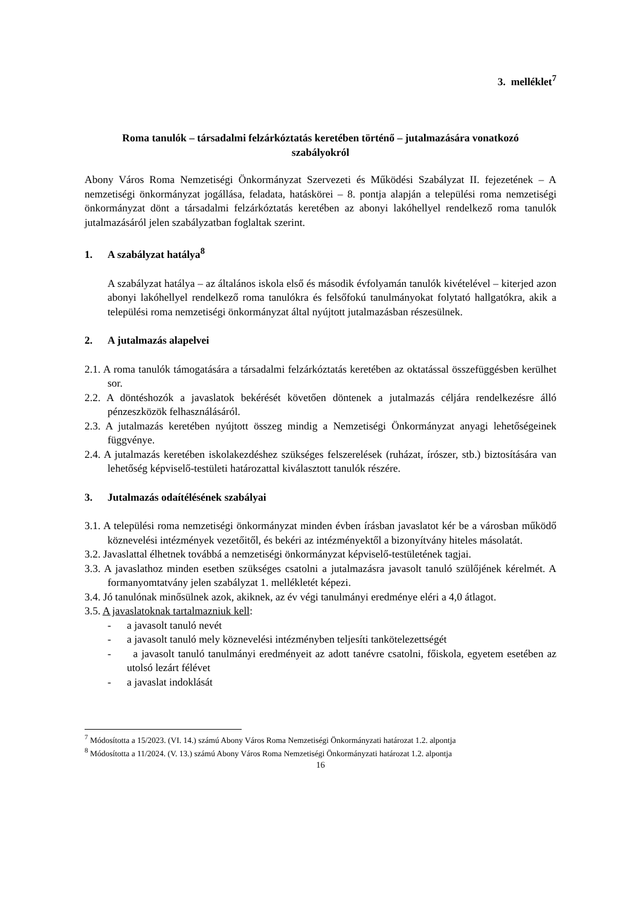3. melléklet<sup>7</sup>
Roma tanulók – társadalmi felzárkóztatás keretében történő – jutalmazására vonatkozó
szabályokról
Abony Város Roma Nemzetiségi Önkormányzat Szervezeti és Működési Szabályzat II. fejezetének – A nemzetiségi önkormányzat jogállása, feladata, hatáskörei – 8. pontja alapján a települési roma nemzetiségi önkormányzat dönt a társadalmi felzárkóztatás keretében az abonyi lakóhellyel rendelkező roma tanulók jutalmazásáról jelen szabályzatban foglaltak szerint.
1. A szabályzat hatálya<sup>8</sup>
A szabályzat hatálya – az általános iskola első és második évfolyamán tanulók kivételével – kiterjed azon abonyi lakóhellyel rendelkező roma tanulókra és felsőfokú tanulmányokat folytató hallgatókra, akik a települési roma nemzetiségi önkormányzat által nyújtott jutalmazásban részesülnek.
2. A jutalmazás alapelvei
2.1. A roma tanulók támogatására a társadalmi felzárkóztatás keretében az oktatással összefüggésben kerülhet sor.
2.2. A döntéshozók a javaslatok bekérését követően döntenek a jutalmazás céljára rendelkezésre álló pénzeszközök felhasználásáról.
2.3. A jutalmazás keretében nyújtott összeg mindig a Nemzetiségi Önkormányzat anyagi lehetőségeinek függvénye.
2.4. A jutalmazás keretében iskolakezdéshez szükséges felszerelések (ruházat, írószer, stb.) biztosítására van lehetőség képviselő-testületi határozattal kiválasztott tanulók részére.
3. Jutalmazás odaítélésének szabályai
3.1. A települési roma nemzetiségi önkormányzat minden évben írásban javaslatot kér be a városban működő köznevelési intézmények vezetőitől, és bekéri az intézményektől a bizonyítvány hiteles másolatát.
3.2. Javaslattal élhetnek továbbá a nemzetiségi önkormányzat képviselő-testületének tagjai.
3.3. A javaslathoz minden esetben szükséges csatolni a jutalmazásra javasolt tanuló szülőjének kérelmét. A formanyomtatvány jelen szabályzat 1. mellékletét képezi.
3.4. Jó tanulónak minősülnek azok, akiknek, az év végi tanulmányi eredménye eléri a 4,0 átlagot.
3.5. A javaslatoknak tartalmazniuk kell:
- a javasolt tanuló nevét
- a javasolt tanuló mely köznevelési intézményben teljesíti tankötelezettségét
- a javasolt tanuló tanulmányi eredményeit az adott tanévre csatolni, főiskola, egyetem esetében az utolsó lezárt félévet
- a javaslat indoklását
<sup>7</sup> Módosította a 15/2023. (VI. 14.) számú Abony Város Roma Nemzetiségi Önkormányzati határozat 1.2. alpontja
<sup>8</sup> Módosította a 11/2024. (V. 13.) számú Abony Város Roma Nemzetiségi Önkormányzati határozat 1.2. alpontja
16